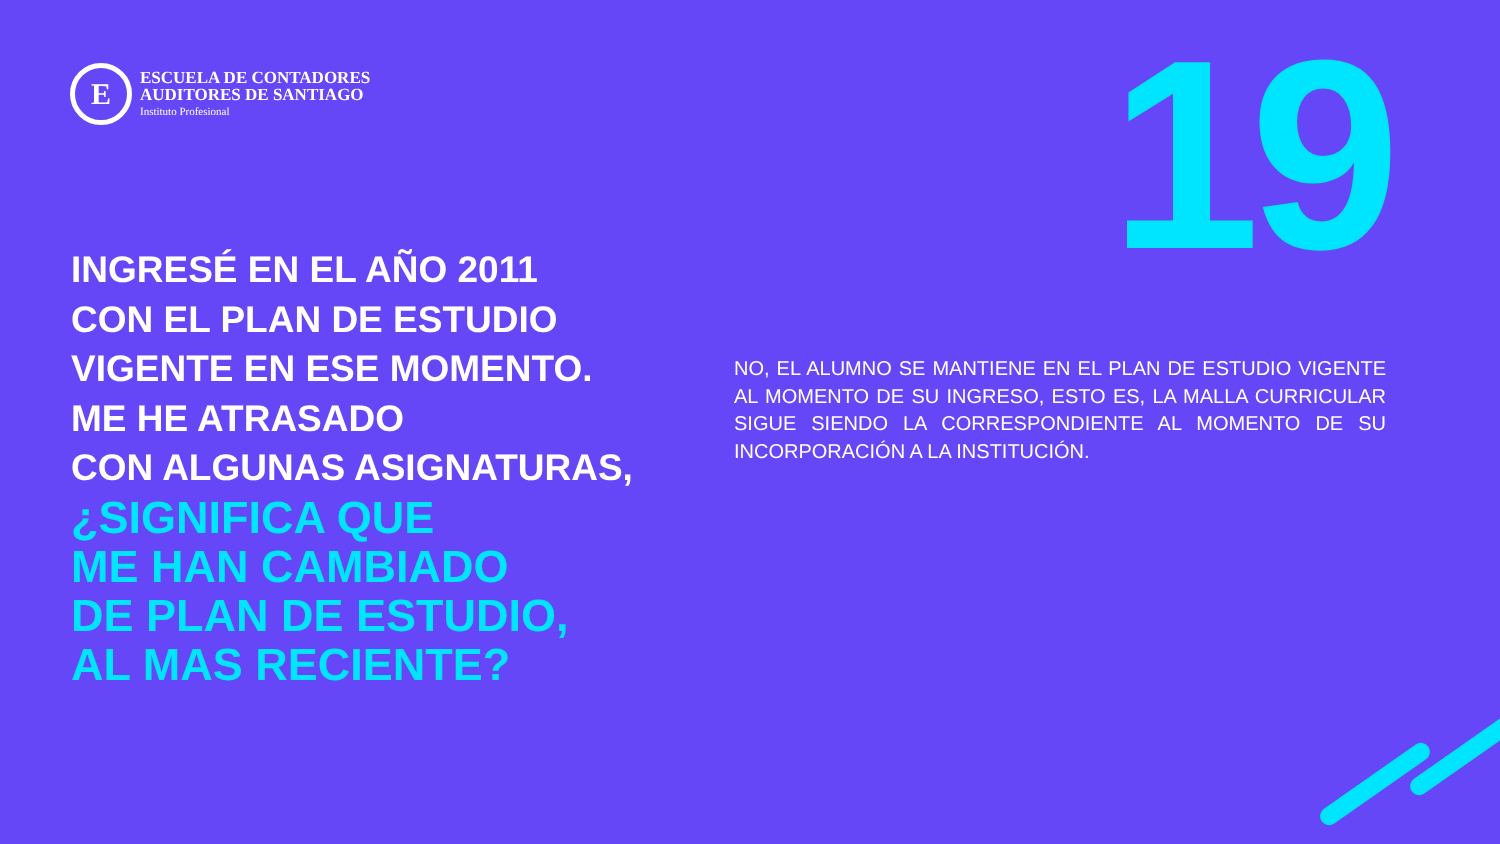E
ESCUELA DE CONTADORES
AUDITORES DE SANTIAGO
Instituto Profesional
19
INGRESÉ EN EL AÑO 2011
CON EL PLAN DE ESTUDIO
VIGENTE EN ESE MOMENTO.
ME HE ATRASADO
CON ALGUNAS ASIGNATURAS,
¿SIGNIFICA QUE
ME HAN CAMBIADO
DE PLAN DE ESTUDIO,
AL MAS RECIENTE?
NO, EL ALUMNO SE MANTIENE EN EL PLAN DE ESTUDIO VIGENTE AL MOMENTO DE SU INGRESO, ESTO ES, LA MALLA CURRICULAR SIGUE SIENDO LA CORRESPONDIENTE AL MOMENTO DE SU INCORPORACIÓN A LA INSTITUCIÓN.